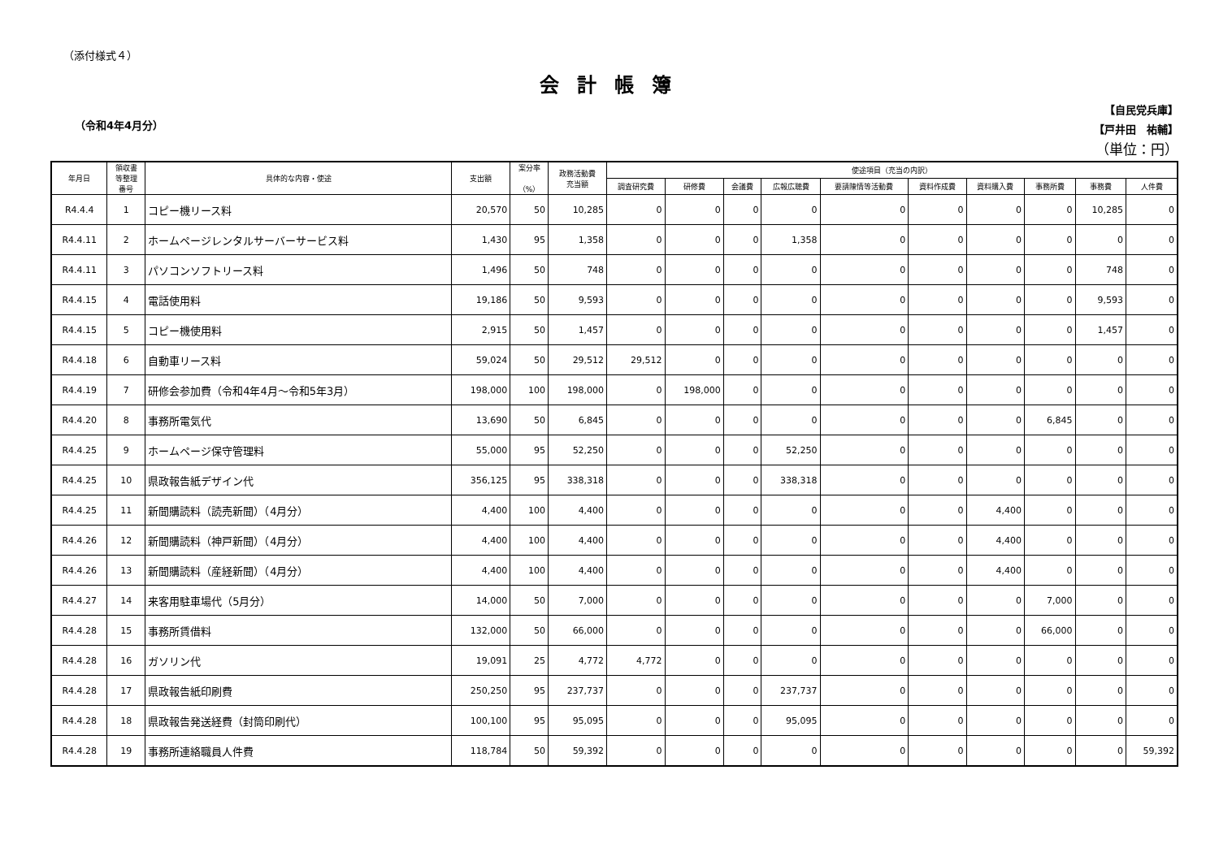（添付様式４）
会計帳簿
（令和4年4月分）
【自民党兵庫】
【戸井田　祐輔】
（単位：円）
| 年月日 | 領収書 等整理 番号 | 具体的な内容・使途 | 支出額 | 案分率 （%） | 政務活動費 充当額 | 使途項目（充当の内訳） | | | | | | | | | |
| --- | --- | --- | --- | --- | --- | --- | --- | --- | --- | --- | --- | --- | --- | --- | --- |
| | | | | | | 調査研究費 | 研修費 | 会議費 | 広報広聴費 | 要請陳情等活動費 | 資料作成費 | 資料購入費 | 事務所費 | 事務費 | 人件費 |
| R4.4.4 | 1 | コピー機リース料 | 20,570 | 50 | 10,285 | 0 | 0 | 0 | 0 | 0 | 0 | 0 | 0 | 10,285 | 0 |
| R4.4.11 | 2 | ホームページレンタルサーバーサービス料 | 1,430 | 95 | 1,358 | 0 | 0 | 0 | 1,358 | 0 | 0 | 0 | 0 | 0 | 0 |
| R4.4.11 | 3 | パソコンソフトリース料 | 1,496 | 50 | 748 | 0 | 0 | 0 | 0 | 0 | 0 | 0 | 0 | 748 | 0 |
| R4.4.15 | 4 | 電話使用料 | 19,186 | 50 | 9,593 | 0 | 0 | 0 | 0 | 0 | 0 | 0 | 0 | 9,593 | 0 |
| R4.4.15 | 5 | コピー機使用料 | 2,915 | 50 | 1,457 | 0 | 0 | 0 | 0 | 0 | 0 | 0 | 0 | 1,457 | 0 |
| R4.4.18 | 6 | 自動車リース料 | 59,024 | 50 | 29,512 | 29,512 | 0 | 0 | 0 | 0 | 0 | 0 | 0 | 0 | 0 |
| R4.4.19 | 7 | 研修会参加費（令和4年4月～令和5年3月） | 198,000 | 100 | 198,000 | 0 | 198,000 | 0 | 0 | 0 | 0 | 0 | 0 | 0 | 0 |
| R4.4.20 | 8 | 事務所電気代 | 13,690 | 50 | 6,845 | 0 | 0 | 0 | 0 | 0 | 0 | 0 | 6,845 | 0 | 0 |
| R4.4.25 | 9 | ホームページ保守管理料 | 55,000 | 95 | 52,250 | 0 | 0 | 0 | 52,250 | 0 | 0 | 0 | 0 | 0 | 0 |
| R4.4.25 | 10 | 県政報告紙デザイン代 | 356,125 | 95 | 338,318 | 0 | 0 | 0 | 338,318 | 0 | 0 | 0 | 0 | 0 | 0 |
| R4.4.25 | 11 | 新聞購読料（読売新聞）（4月分） | 4,400 | 100 | 4,400 | 0 | 0 | 0 | 0 | 0 | 0 | 4,400 | 0 | 0 | 0 |
| R4.4.26 | 12 | 新聞購読料（神戸新聞）（4月分） | 4,400 | 100 | 4,400 | 0 | 0 | 0 | 0 | 0 | 0 | 4,400 | 0 | 0 | 0 |
| R4.4.26 | 13 | 新聞購読料（産経新聞）（4月分） | 4,400 | 100 | 4,400 | 0 | 0 | 0 | 0 | 0 | 0 | 4,400 | 0 | 0 | 0 |
| R4.4.27 | 14 | 来客用駐車場代（5月分） | 14,000 | 50 | 7,000 | 0 | 0 | 0 | 0 | 0 | 0 | 0 | 7,000 | 0 | 0 |
| R4.4.28 | 15 | 事務所賃借料 | 132,000 | 50 | 66,000 | 0 | 0 | 0 | 0 | 0 | 0 | 0 | 66,000 | 0 | 0 |
| R4.4.28 | 16 | ガソリン代 | 19,091 | 25 | 4,772 | 4,772 | 0 | 0 | 0 | 0 | 0 | 0 | 0 | 0 | 0 |
| R4.4.28 | 17 | 県政報告紙印刷費 | 250,250 | 95 | 237,737 | 0 | 0 | 0 | 237,737 | 0 | 0 | 0 | 0 | 0 | 0 |
| R4.4.28 | 18 | 県政報告発送経費（封筒印刷代） | 100,100 | 95 | 95,095 | 0 | 0 | 0 | 95,095 | 0 | 0 | 0 | 0 | 0 | 0 |
| R4.4.28 | 19 | 事務所連絡職員人件費 | 118,784 | 50 | 59,392 | 0 | 0 | 0 | 0 | 0 | 0 | 0 | 0 | 0 | 59,392 |